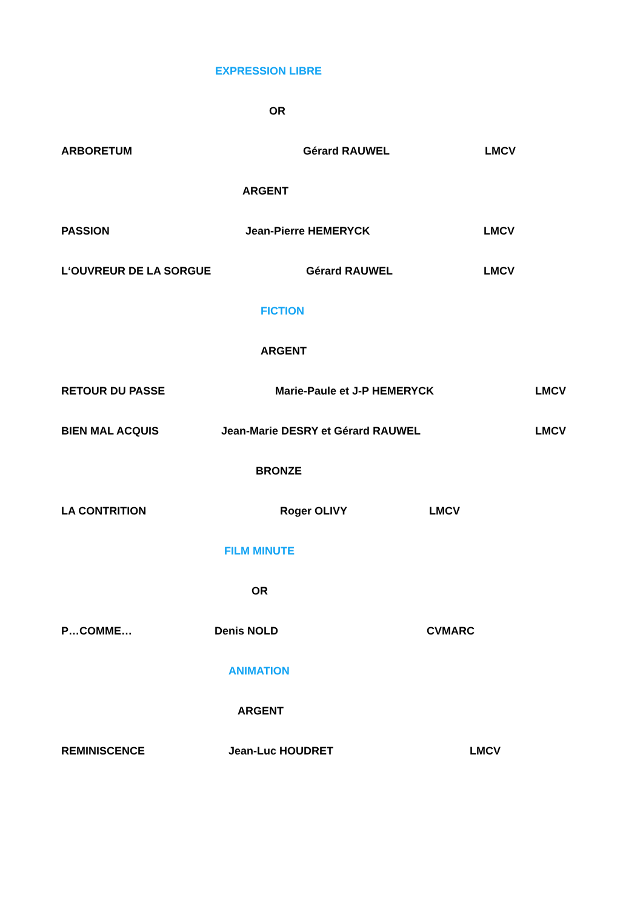EXPRESSION LIBRE
OR
ARBORETUM Gérard RAUWEL LMCV
ARGENT
PASSION Jean-Pierre HEMERYCK LMCV
L‘OUVREUR DE LA SORGUE Gérard RAUWEL LMCV
FICTION
ARGENT
RETOUR DU PASSE Marie-Paule et J-P HEMERYCK LMCV
BIEN MAL ACQUIS Jean-Marie DESRY et Gérard RAUWEL LMCV
BRONZE
LA CONTRITION Roger OLIVY LMCV
FILM MINUTE
OR
P…COMME… Denis NOLD CVMARC
ANIMATION
ARGENT
REMINISCENCE Jean-Luc HOUDRET LMCV